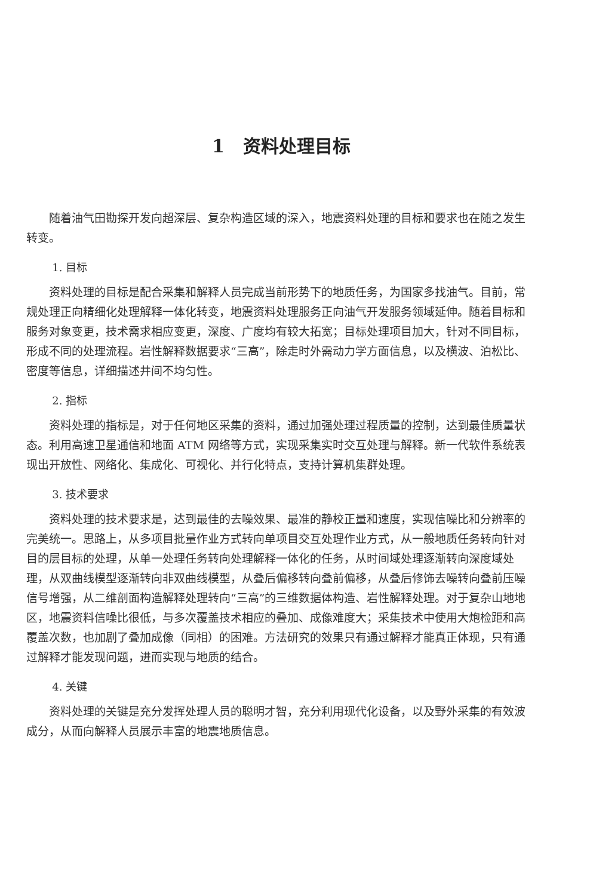1 资料处理目标
随着油气田勘探开发向超深层、复杂构造区域的深入，地震资料处理的目标和要求也在随之发生转变。
1. 目标
资料处理的目标是配合采集和解释人员完成当前形势下的地质任务，为国家多找油气。目前，常规处理正向精细化处理解释一体化转变，地震资料处理服务正向油气开发服务领域延伸。随着目标和服务对象变更，技术需求相应变更，深度、广度均有较大拓宽；目标处理项目加大，针对不同目标，形成不同的处理流程。岩性解释数据要求“三高”，除走时外需动力学方面信息，以及横波、泊松比、密度等信息，详细描述井间不均匀性。
2. 指标
资料处理的指标是，对于任何地区采集的资料，通过加强处理过程质量的控制，达到最佳质量状态。利用高速卫星通信和地面 ATM 网络等方式，实现采集实时交互处理与解释。新一代软件系统表现出开放性、网络化、集成化、可视化、并行化特点，支持计算机集群处理。
3. 技术要求
资料处理的技术要求是，达到最佳的去噪效果、最准的静校正量和速度，实现信噪比和分辨率的完美统一。思路上，从多项目批量作业方式转向单项目交互处理作业方式，从一般地质任务转向针对目的层目标的处理，从单一处理任务转向处理解释一体化的任务，从时间域处理逐渐转向深度域处理，从双曲线模型逐渐转向非双曲线模型，从叠后偏移转向叠前偏移，从叠后修饰去噪转向叠前压噪信号增强，从二维剖面构造解释处理转向“三高”的三维数据体构造、岩性解释处理。对于复杂山地地区，地震资料信噪比很低，与多次覆盖技术相应的叠加、成像难度大；采集技术中使用大炮检距和高覆盖次数，也加剧了叠加成像（同相）的困难。方法研究的效果只有通过解释才能真正体现，只有通过解释才能发现问题，进而实现与地质的结合。
4. 关键
资料处理的关键是充分发挥处理人员的聪明才智，充分利用现代化设备，以及野外采集的有效波成分，从而向解释人员展示丰富的地震地质信息。